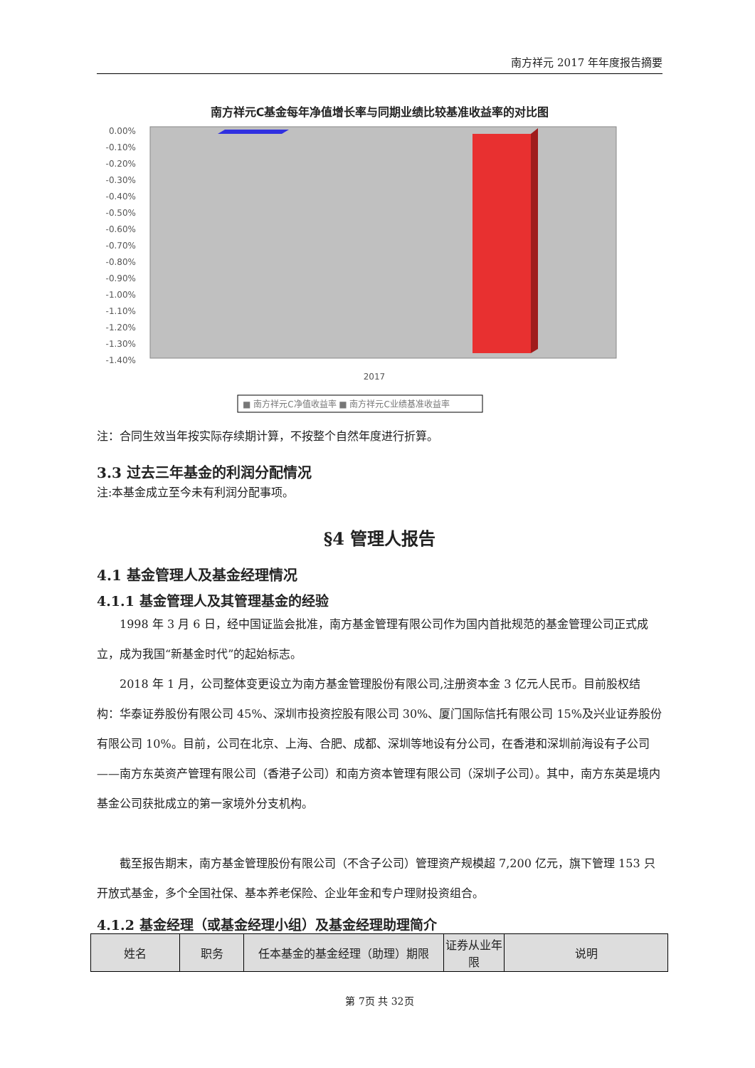南方祥元 2017 年年度报告摘要
南方祥元C基金每年净值增长率与同期业绩比较基准收益率的对比图
0.00%
-0.10%
-0.20%
-0.30%
-0.40%
-0.50%
-0.60%
-0.70%
-0.80%
-0.90%
-1.00%
-1.10%
-1.20%
-1.30%
-1.40%
2017
■ 南方祥元C净值收益率 ■ 南方祥元C业绩基准收益率
注：合同生效当年按实际存续期计算，不按整个自然年度进行折算。
3.3 过去三年基金的利润分配情况
注:本基金成立至今未有利润分配事项。
§4 管理人报告
4.1 基金管理人及基金经理情况
4.1.1 基金管理人及其管理基金的经验
1998 年 3 月 6 日，经中国证监会批准，南方基金管理有限公司作为国内首批规范的基金管理公司正式成立，成为我国“新基金时代”的起始标志。
2018 年 1 月，公司整体变更设立为南方基金管理股份有限公司,注册资本金 3 亿元人民币。目前股权结构：华泰证券股份有限公司 45%、深圳市投资控股有限公司 30%、厦门国际信托有限公司 15%及兴业证券股份有限公司 10%。目前，公司在北京、上海、合肥、成都、深圳等地设有分公司，在香港和深圳前海设有子公司——南方东英资产管理有限公司（香港子公司）和南方资本管理有限公司（深圳子公司）。其中，南方东英是境内基金公司获批成立的第一家境外分支机构。
截至报告期末，南方基金管理股份有限公司（不含子公司）管理资产规模超 7,200 亿元，旗下管理 153 只开放式基金，多个全国社保、基本养老保险、企业年金和专户理财投资组合。
4.1.2 基金经理（或基金经理小组）及基金经理助理简介
| 姓名 | 职务 | 任本基金的基金经理（助理）期限 | 证券从业年限 | 说明 |
| --- | --- | --- | --- | --- |
第 7页 共 32页